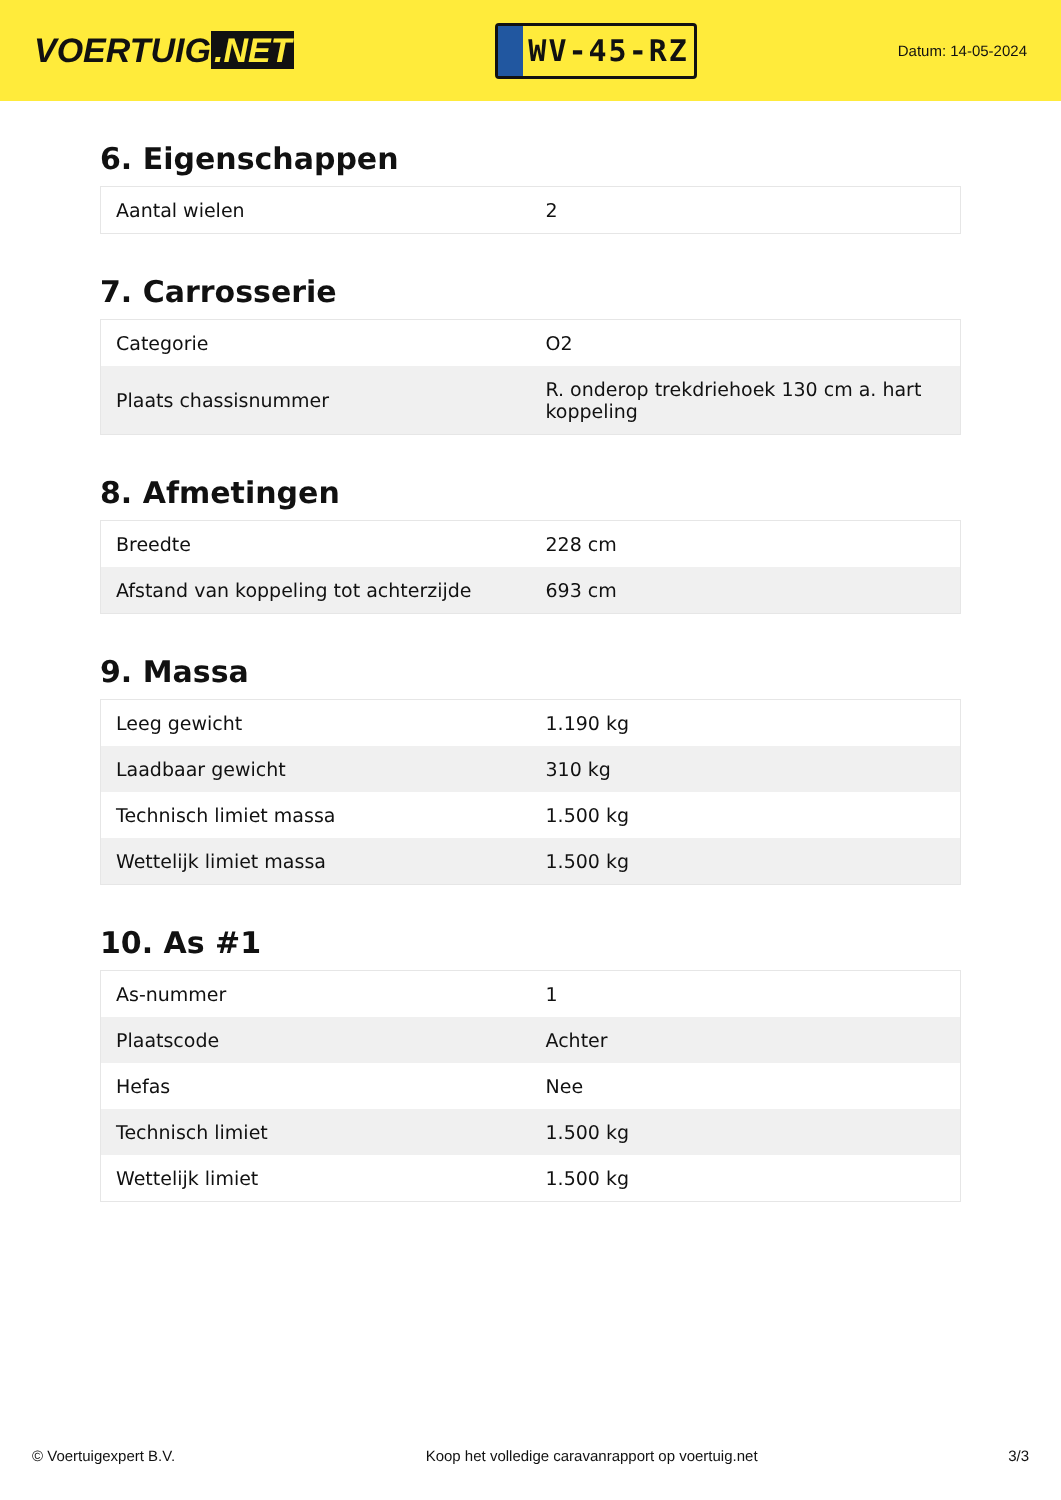VOERTUIG.NET
WV-45-RZ
Datum: 14-05-2024
6. Eigenschappen
| Aantal wielen | 2 |
7. Carrosserie
| Categorie | O2 |
| Plaats chassisnummer | R. onderop trekdriehoek 130 cm a. hart koppeling |
8. Afmetingen
| Breedte | 228 cm |
| Afstand van koppeling tot achterzijde | 693 cm |
9. Massa
| Leeg gewicht | 1.190 kg |
| Laadbaar gewicht | 310 kg |
| Technisch limiet massa | 1.500 kg |
| Wettelijk limiet massa | 1.500 kg |
10. As #1
| As-nummer | 1 |
| Plaatscode | Achter |
| Hefas | Nee |
| Technisch limiet | 1.500 kg |
| Wettelijk limiet | 1.500 kg |
© Voertuigexpert B.V. Koop het volledige caravanrapport op voertuig.net 3/3